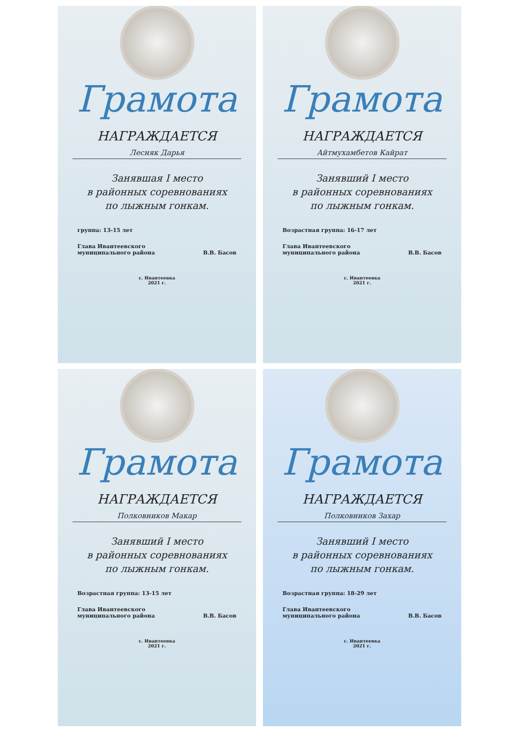Грамота
НАГРАЖДАЕТСЯ
Лесняк Дарья
Занявшая I место
в районных соревнованиях
по лыжным гонкам.
группа: 13-15 лет
Глава Ивантеевского
муниципального района В.В. Басов
с. Ивантеевка
2021 г.
Грамота
НАГРАЖДАЕТСЯ
Айтмухамбетов Кайрат
Занявший I место
в районных соревнованиях
по лыжным гонкам.
Возрастная группа: 16-17 лет
Глава Ивантеевского
муниципального района В.В. Басов
с. Ивантеевка
2021 г.
Грамота
НАГРАЖДАЕТСЯ
Полковников Макар
Занявший I место
в районных соревнованиях
по лыжным гонкам.
Возрастная группа: 13-15 лет
Глава Ивантеевского
муниципального района В.В. Басов
с. Ивантеевка
2021 г.
Грамота
НАГРАЖДАЕТСЯ
Полковников Захар
Занявший I место
в районных соревнованиях
по лыжным гонкам.
Возрастная группа: 18-29 лет
Глава Ивантеевского
муниципального района В.В. Басов
с. Ивантеевка
2021 г.